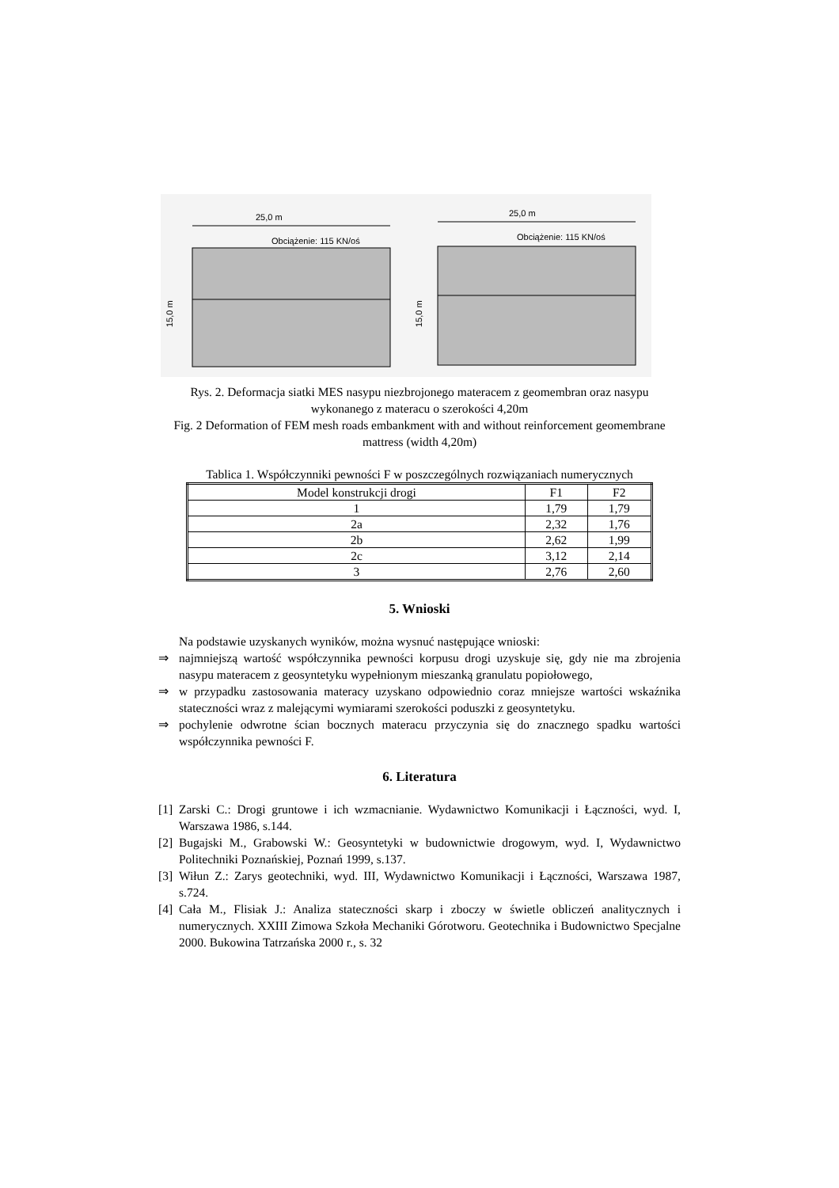25,0 m
Obciążenie: 115 KN/oś
15,0 m
25,0 m
Obciążenie: 115 KN/oś
15,0 m
Rys. 2. Deformacja siatki MES nasypu niezbrojonego materacem z geomembran oraz nasypu wykonanego z materacu o szerokości 4,20m
Fig. 2 Deformation of FEM mesh roads embankment with and without reinforcement geomembrane mattress (width 4,20m)
Tablica 1. Współczynniki pewności F w poszczególnych rozwiązaniach numerycznych
| Model konstrukcji drogi | F1 | F2 |
| --- | --- | --- |
| 1 | 1,79 | 1,79 |
| 2a | 2,32 | 1,76 |
| 2b | 2,62 | 1,99 |
| 2c | 3,12 | 2,14 |
| 3 | 2,76 | 2,60 |
5. Wnioski
Na podstawie uzyskanych wyników, można wysnuć następujące wnioski:
⇒ najmniejszą wartość współczynnika pewności korpusu drogi uzyskuje się, gdy nie ma zbrojenia nasypu materacem z geosyntetyku wypełnionym mieszanką granulatu popiołowego,
⇒ w przypadku zastosowania materacy uzyskano odpowiednio coraz mniejsze wartości wskaźnika stateczności wraz z malejącymi wymiarami szerokości poduszki z geosyntetyku.
⇒ pochylenie odwrotne ścian bocznych materacu przyczynia się do znacznego spadku wartości współczynnika pewności F.
6. Literatura
[1] Zarski C.: Drogi gruntowe i ich wzmacnianie. Wydawnictwo Komunikacji i Łączności, wyd. I, Warszawa 1986, s.144.
[2] Bugajski M., Grabowski W.: Geosyntetyki w budownictwie drogowym, wyd. I, Wydawnictwo Politechniki Poznańskiej, Poznań 1999, s.137.
[3] Wiłun Z.: Zarys geotechniki, wyd. III, Wydawnictwo Komunikacji i Łączności, Warszawa 1987, s.724.
[4] Cała M., Flisiak J.: Analiza stateczności skarp i zboczy w świetle obliczeń analitycznych i numerycznych. XXIII Zimowa Szkoła Mechaniki Górotworu. Geotechnika i Budownictwo Specjalne 2000. Bukowina Tatrzańska 2000 r., s. 32